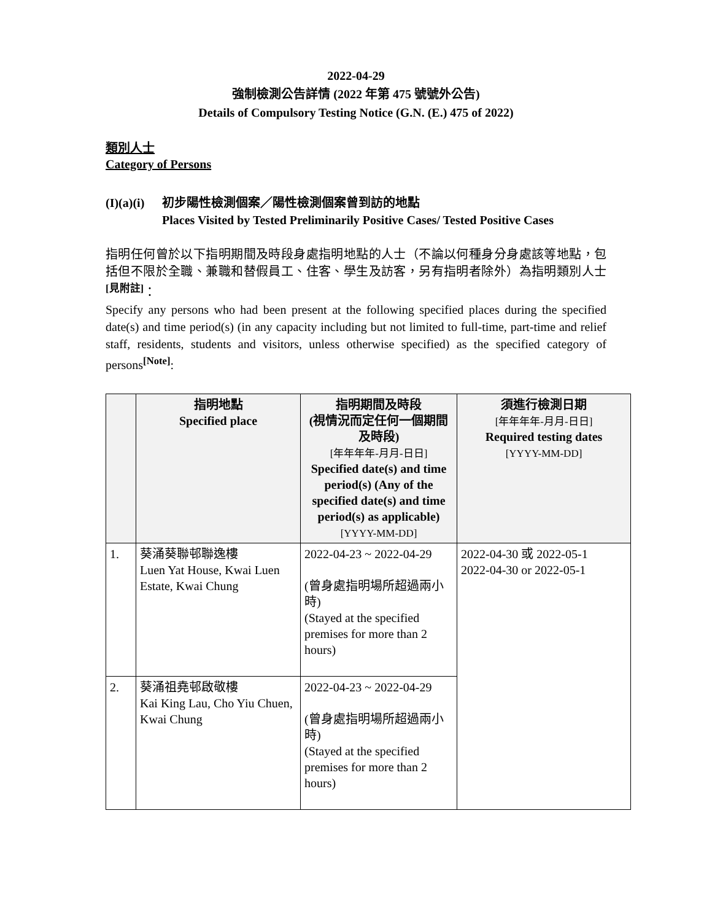2022-04-29
強制檢測公告詳情 (2022 年第 475 號號外公告)
Details of Compulsory Testing Notice (G.N. (E.) 475 of 2022)
類別人士
Category of Persons
(I)(a)(i)
初步陽性檢測個案／陽性檢測個案曾到訪的地點
Places Visited by Tested Preliminarily Positive Cases/ Tested Positive Cases
指明任何曾於以下指明期間及時段身處指明地點的人士（不論以何種身分身處該等地點，包括但不限於全職、兼職和替假員工、住客、學生及訪客，另有指明者除外）為指明類別人士<sup>[見附註]</sup>：
Specify any persons who had been present at the following specified places during the specified date(s) and time period(s) (in any capacity including but not limited to full-time, part-time and relief staff, residents, students and visitors, unless otherwise specified) as the specified category of persons<sup>[Note]</sup>:
| | 指明地點 Specified place | 指明期間及時段 (視情況而定任何一個期間及時段) [年年年年-月月-日日] Specified date(s) and time period(s) (Any of the specified date(s) and time period(s) as applicable) [YYYY-MM-DD] | 須進行檢測日期 [年年年年-月月-日日] Required testing dates [YYYY-MM-DD] |
| --- | --- | --- | --- |
| 1. | 葵涌葵聯邨聯逸樓 Luen Yat House, Kwai Luen Estate, Kwai Chung | 2022-04-23 ~ 2022-04-29 (曾身處指明場所超過兩小時) (Stayed at the specified premises for more than 2 hours) | 2022-04-30 或 2022-05-1 2022-04-30 or 2022-05-1 |
| 2. | 葵涌祖堯邨啟敬樓 Kai King Lau, Cho Yiu Chuen, Kwai Chung | 2022-04-23 ~ 2022-04-29 (曾身處指明場所超過兩小時) (Stayed at the specified premises for more than 2 hours) | |